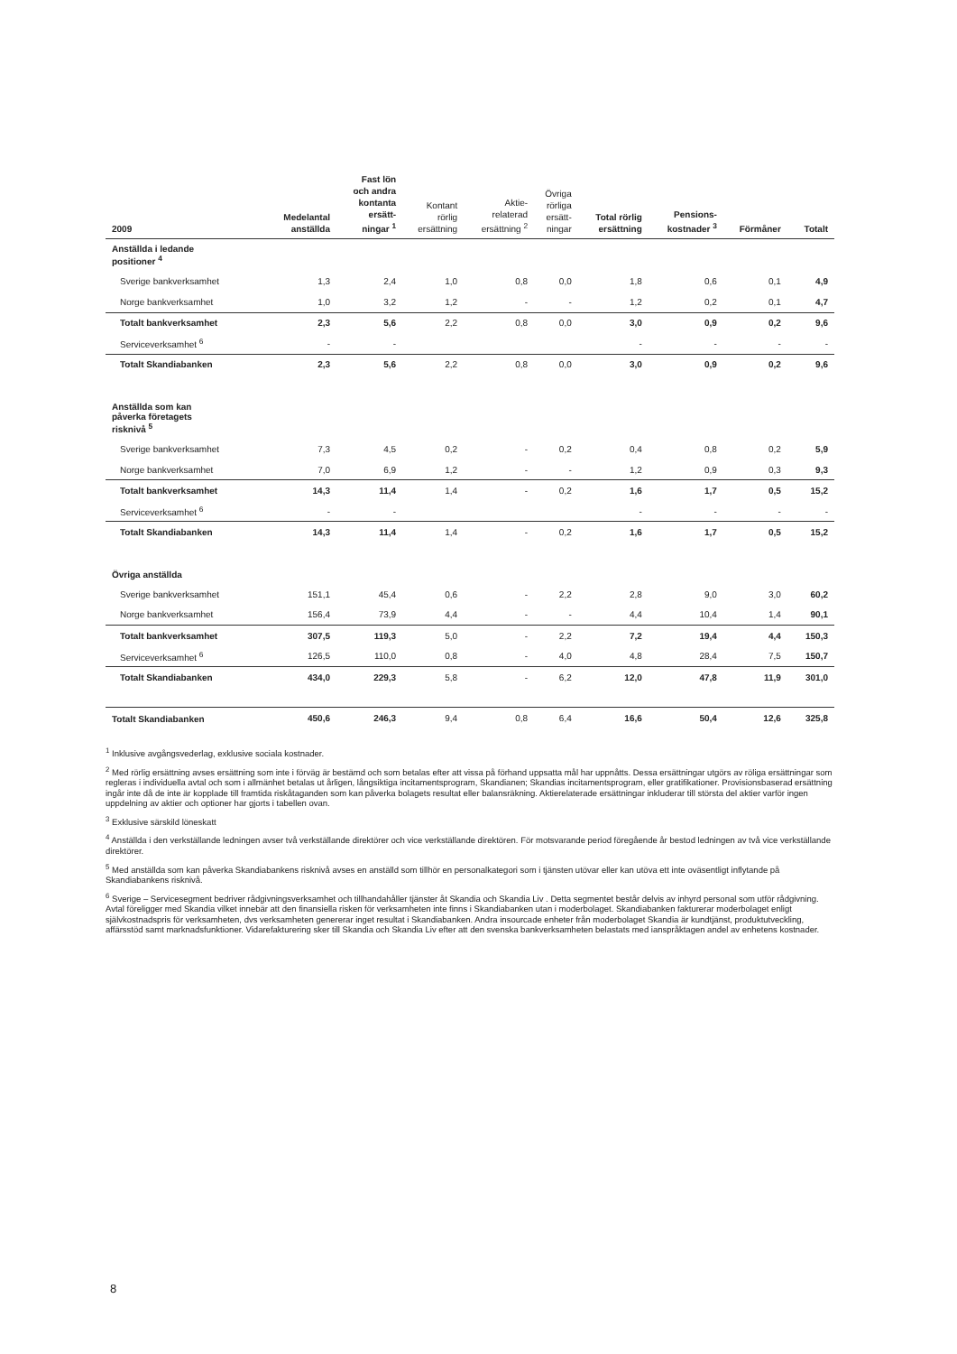| 2009 | Medelantal anställda | Fast lön och andra kontanta ersätt- ningar <sup>1</sup> | Kontant rörlig ersättning | Aktie- relaterad ersättning <sup>2</sup> | Övriga rörliga ersätt- ningar | Total rörlig ersättning | Pensions- kostnader <sup>3</sup> | Förmåner | Totalt |
| --- | --- | --- | --- | --- | --- | --- | --- | --- | --- |
| Anställda i ledande positioner <sup>4</sup> | | | | | | | | | |
| Sverige bankverksamhet | 1,3 | 2,4 | 1,0 | 0,8 | 0,0 | 1,8 | 0,6 | 0,1 | 4,9 |
| Norge bankverksamhet | 1,0 | 3,2 | 1,2 | - | - | 1,2 | 0,2 | 0,1 | 4,7 |
| Totalt bankverksamhet | 2,3 | 5,6 | 2,2 | 0,8 | 0,0 | 3,0 | 0,9 | 0,2 | 9,6 |
| Serviceverksamhet <sup>6</sup> | - | - | | | | - | - | - | - |
| Totalt Skandiabanken | 2,3 | 5,6 | 2,2 | 0,8 | 0,0 | 3,0 | 0,9 | 0,2 | 9,6 |
| Anställda som kan påverka företagets risknivå <sup>5</sup> | | | | | | | | | |
| Sverige bankverksamhet | 7,3 | 4,5 | 0,2 | - | 0,2 | 0,4 | 0,8 | 0,2 | 5,9 |
| Norge bankverksamhet | 7,0 | 6,9 | 1,2 | - | - | 1,2 | 0,9 | 0,3 | 9,3 |
| Totalt bankverksamhet | 14,3 | 11,4 | 1,4 | - | 0,2 | 1,6 | 1,7 | 0,5 | 15,2 |
| Serviceverksamhet <sup>6</sup> | - | - | | | | - | - | - | - |
| Totalt Skandiabanken | 14,3 | 11,4 | 1,4 | - | 0,2 | 1,6 | 1,7 | 0,5 | 15,2 |
| Övriga anställda | | | | | | | | | |
| Sverige bankverksamhet | 151,1 | 45,4 | 0,6 | - | 2,2 | 2,8 | 9,0 | 3,0 | 60,2 |
| Norge bankverksamhet | 156,4 | 73,9 | 4,4 | - | - | 4,4 | 10,4 | 1,4 | 90,1 |
| Totalt bankverksamhet | 307,5 | 119,3 | 5,0 | - | 2,2 | 7,2 | 19,4 | 4,4 | 150,3 |
| Serviceverksamhet <sup>6</sup> | 126,5 | 110,0 | 0,8 | - | 4,0 | 4,8 | 28,4 | 7,5 | 150,7 |
| Totalt Skandiabanken | 434,0 | 229,3 | 5,8 | - | 6,2 | 12,0 | 47,8 | 11,9 | 301,0 |
| Totalt Skandiabanken | 450,6 | 246,3 | 9,4 | 0,8 | 6,4 | 16,6 | 50,4 | 12,6 | 325,8 |
<sup>1</sup> Inklusive avgångsvederlag, exklusive sociala kostnader.
<sup>2</sup> Med rörlig ersättning avses ersättning som inte i förväg är bestämd och som betalas efter att vissa på förhand uppsatta mål har uppnåtts. Dessa ersättningar utgörs av röliga ersättningar som regleras i individuella avtal och som i allmänhet betalas ut årligen, långsiktiga incitamentsprogram, Skandianen; Skandias incitamentsprogram, eller gratifikationer. Provisionsbaserad ersättning ingår inte då de inte är kopplade till framtida riskåtaganden som kan påverka bolagets resultat eller balansräkning. Aktierelaterade ersättningar inkluderar till största del aktier varför ingen uppdelning av aktier och optioner har gjorts i tabellen ovan.
<sup>3</sup> Exklusive särskild löneskatt
<sup>4</sup> Anställda i den verkställande ledningen avser två verkställande direktörer och vice verkställande direktören. För motsvarande period föregående år bestod ledningen av två vice verkställande direktörer.
<sup>5</sup> Med anställda som kan påverka Skandiabankens risknivå avses en anställd som tillhör en personalkategori som i tjänsten utövar eller kan utöva ett inte oväsentligt inflytande på Skandiabankens risknivå.
<sup>6</sup> Sverige – Servicesegment bedriver rådgivningsverksamhet och tillhandahåller tjänster åt Skandia och Skandia Liv . Detta segmentet består delvis av inhyrd personal som utför rådgivning. Avtal föreligger med Skandia vilket innebär att den finansiella risken för verksamheten inte finns i Skandiabanken utan i moderbolaget. Skandiabanken fakturerar moderbolaget enligt självkostnadspris för verksamheten, dvs verksamheten genererar inget resultat i Skandiabanken. Andra insourcade enheter från moderbolaget Skandia är kundtjänst, produktutveckling, affärsstöd samt marknadsfunktioner. Vidarefakturering sker till Skandia och Skandia Liv efter att den svenska bankverksamheten belastats med ianspråktagen andel av enhetens kostnader.
8